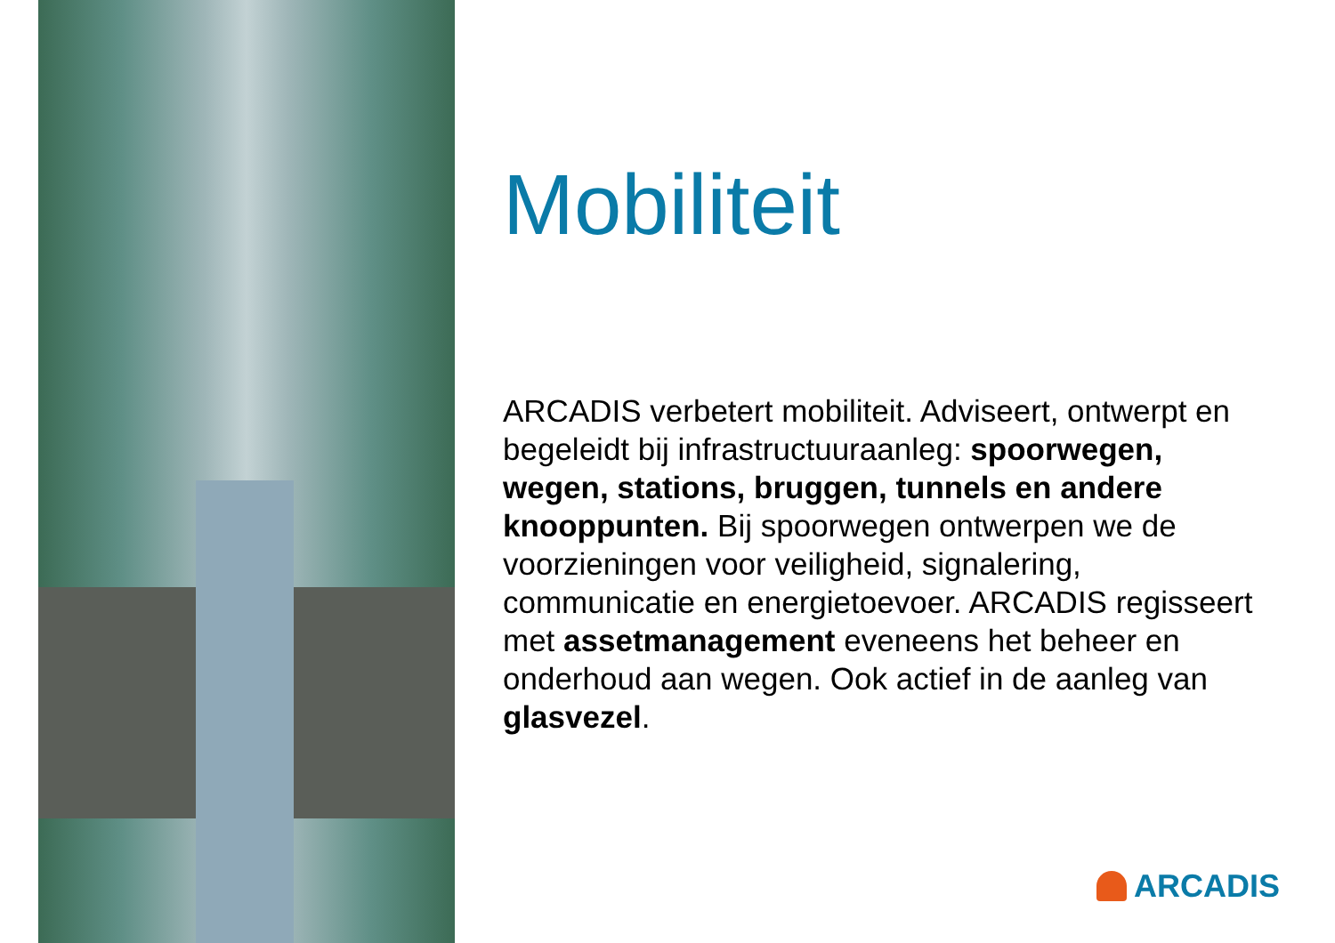Mobiliteit
ARCADIS verbetert mobiliteit. Adviseert, ontwerpt en begeleidt bij infrastructuuraanleg: spoorwegen, wegen, stations, bruggen, tunnels en andere knooppunten. Bij spoorwegen ontwerpen we de voorzieningen voor veiligheid, signalering, communicatie en energietoevoer. ARCADIS regisseert met assetmanagement eveneens het beheer en onderhoud aan wegen. Ook actief in de aanleg van glasvezel.
ARCADIS